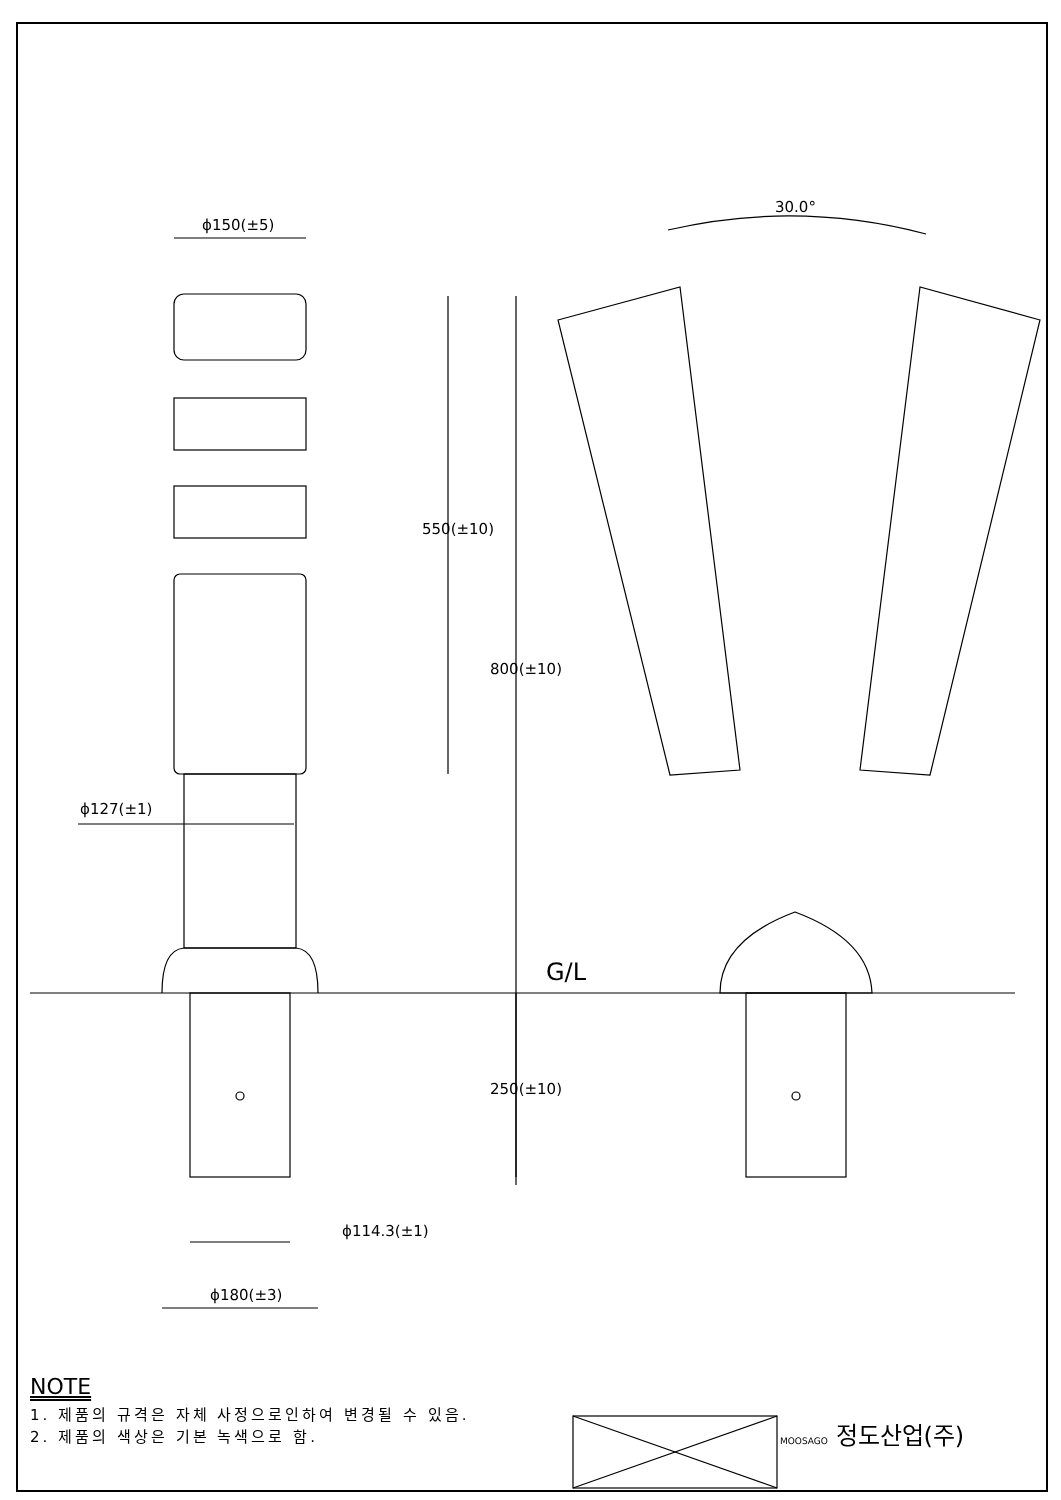ϕ150(±5)
550(±10)
800(±10)
ϕ127(±1)
30.0°
G/L
250(±10)
ϕ114.3(±1)
ϕ180(±3)
NOTE
1. 제품의 규격은 자체 사정으로인하여 변경될 수 있음.
2. 제품의 색상은 기본 녹색으로 함.
MOOSAGO 정도산업(주)